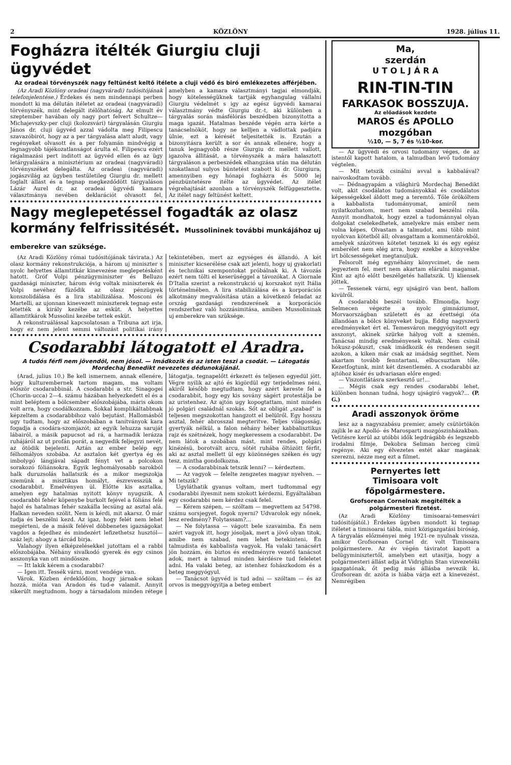2 KÖZLÖNY 1928. július 11.
Fogházra itélték Giurgiu cluji ügyvédet
Az oradeai törvényszék nagy feltünést keltő itélete a cluji védő és biró emlékezetes affér­jében.
(Az Aradi Közlöny oradeai (nagyváradi) tudósitójának telefonjelentése.) Érdekes és nem mindennapi perben mondott ki ma délután itéletet az oradeai (nagyváradi) törvényszék, mint delegált itélőhatóság. Az elmult év szeptember havában oly nagy port felvert Schultze—Michajevszky-per cluji (kolozsvári) tárgyalásán Giurgiu János dr. cluji ügyvéd azzal vádolta meg Filipescu szavazóbirót, hogy az a per tárgyalása alatt aludt, vagy regényeket olvasott és a per folyamán mindvégig a legnagyobb tájékozatlanságot árulta el. Filipescu ezért rágalmazási pert inditott az ügyvéd ellen és az ügy letárgyalására a minisztérium az oradeai (nagyváradi) törvényszéket delegálta. Az oradeai (nagyváradi) jogászvilág az ügyben testületileg Giurgiu dr. mellett foglalt állást és a tegnap megkezdődött tárgyaláson Lázár Aurel dr. az oradeai ügyvédi kamara választmánya nevében deklarációt olvasott fel, amelyben a kamara választmányi tagjai elmondják, hogy kötelességüknek tartják egyhangulag vállalni Giurgiu védelmét s igy az egész ügyvédi kamarai választmány védte Giurgiu dr.-t, aki különben a tárgyalás során másfélórás beszédben bizonyitotta a maga igazát. Hatalmas beszéde végén arra kérte a tanácselnököt, hogy ne kelljen a vádlottak padjára ülnie, ezt a kérését teljesitették is. Ezután a bizonyitásra került a sor és annak ellenére, hogy a tanuk legnagyobb része Giurgiu dr. mellett vallott, igazolva állitását, a törvényszék a mára halasztott tárgyaláson a perbeszédek elhangzása után ma délután szokatlanul sulyos büntetést szabott ki dr. Giurgiura, amennyiben egy hónapi fogházra és 5000 lej pénzbüntetésre itélte az ügyvédet. Az itélet végrehajtását azonban a törvényszék felfüggesztette. Az itélet nagy feltünést keltett.
Nagy meglepetéssel fogadták az olasz kormány felfrissitését. Mussolininek további munkájához uj emberekre van szüksége.
(Az Aradi Közlöny római tudósitójának távirata.) Az olasz kormány rekonstrukciója, a három uj miniszter s nyolc helyettes államtitkár kinevezése meglepetésként hatott. Gróf Volpi pénzügyminiszter és Belluzo gazdasági miniszter, három évig voltak miniszterek és Volpi nevéhez füződik az olasz pénzügyek konszolidálása és a lira stabilizálása. Mosconi és Martelli, az ujonnan kinevezett miniszterek tegnap este letették a király kezébe az esküt. A helyettes államtitkárok Mussolini kezébe tettek esküt.
A rekonstruálással kapcsolatosan a Tribuna azt irja, hogy ez nem jelent semmi változást politikai irány tekintetében, mert az egységes és állandó. A két miniszter kicserélése csak azt jelenti, hogy uj gyakorlati és technikai szempontokat próbálnak ki. A távozás ezért nem tölti el keserüséggel a távozókat. A Giornale D'Italia szerint a rekonstrukció uj korszakot nyit Itália történelmében. A lira stabilizálása és a korporációs alkotmány megvalósitása után a következő feladat az ország gazdasági rendszerének a korporációs rendszerhez való hozzásimitása, amiben Mussolininak uj emberekre van szüksége.
Csodarabbi látogatott el Aradra.
A tudós férfi nem jövendöl, nem jósol. — Imádkozik és az isten teszi a csodát. — Látogatás Mordechaj Benedikt nevezetes dédunokájánál.
(Arad, julius 10.) Be kell ismernem, annak ellenére, hogy kulturembernek tartom magam, ma voltam először csodarabbinál. A csodarabbi a str. Sinagogei (Chorin-ucca) 2—4. számu házában helyezkedett el és a mint beléptem a bölcsember előszobájába, máris okom volt arra, hogy csodálkozzam. Sokkal komplikáltabbnak képzeltem a csodarabbihoz való bejutást. Hallomásból ugy tudtam, hogy az előszobában a tanitványok kara fogadja a csodára-szomjazót; az egyik lehuzza saruját lábairól, a másik papucsot ad rá, a harmadik lerázza ruhájáról az ut profán porát, a negyedik feljegyzi nevét, az ötödik bejelenti. Aztán az ember belép egy félhomályos szobába. Az asztalon két gyertya ég és imbolygó lángjával sápadt fényt vet a polcokon sorakozó fóliánsokra. Egyik leghomályosabb sarokból halk duruzsolás hallatszik és a mikor megszokja szemünk a misztikus homályt, észrevesszük a csodarabbit. Emelvényen ül. Előtte kis asztalka, amelyen egy hatalmas nyitott könyv nyugszik. A csodarabbi fehér köpenybe burkolt fejével a fóliáns felé hajol és hatalmas fehér szakálla lecsüng az asztal alá. Halkan neveden szólit. Nem is kérdi, mit akarsz. Ő már tudja és beszélni kezd. Az igaz, hogy felét nem lehet megérteni, de a másik felével döbbenetes igazságokat vagdos a fejedhez és mindezért lefizethetsz husztól—száz lejt; ahogy a tárcád birja.
Valahogy ilyen elképzelésekkel jutottam el a rabbi előszobájába. Néhány sivalkodó gyerek és egy csinos asszonyka van ott mindössze.
— Itt lakik kérem a csodarabbi?
— Igen itt. Tessék várni, most vendége van.
Várok. Közben érdeklődöm, hogy járnak-e sokan hozzá, mióta van Aradon és tud-e valamit. Annyit sikerült megtudnom, hogy a társadalom minden rétege látogatja, tegnapelőtt érkezett és teljesen egyedül jött. Végre nyilik az ajtó és kigördül egy terjedelmes néni, akiről később megtudtam, hogy azért kereste fel a csodarabbit, hogy egy kis sovány ságért protestálja be az uristenhez. Az ajtón ugy kopogtattam, mint minden jó polgári családnál szokás. Sőt az obligát „szabad" is teljesen megszokottan hangzott el belülről. Egy hosszu asztal, fehér abrosszal megteritve. Teljes világosság, gyertyák nélkül, a falon néhány héber kabbalisztikus rajz és szétnézek, hogy megkeressem a csodarabbit. De nem látok a szobában mást, mint rendes, polgári kinézésü, borotvált arcu, sötét ruhába öltözött férfit, aki az asztal mellett ül egy közönséges széken és ugy tesz, mintha gondolkozna.
— A csodarabbinak tetszik lenni? — kérdeztem.
— Az vagyok — felelte zengzetes magyar nyelven. — Mi tetszik?
Ugyláthatik gyanus voltam, mert tudtommal egy csodarabbi ilyesmit nem szokott kérdezni. Egyáltalában egy csodarabbi nem kérdez csak felel.
— Kérem szépen, — szóltam — megvettem az 54798. számu sorsjegyet, fogok nyerni? Udvarolok egy nőnek, lesz eredmény? Folytassam?...
— Ne folytassa — vágott bele szavaimba. Én nem azért vagyok itt, hogy jósoljak, mert a jövő olyan titok, amibe nem szabad, nem lehet betekinteni. Én talmudista és kabbalista vagyok. Ha valaki tanácsért jön hozzám, én biztos és eredményre vezető tanácsot adok, mert a talmud minden kérdésre tud feleletet adni. Ha valaki beteg, az istenhez fohászkodom és a beteg meggyógyul.
— Tanácsot ügyvéd is tud adni — szóltam — és az orvos is meggyógyitja a beteg embert
Ma,
szerdán
U T O L J Á R A
RIN-TIN-TIN
FARKASOK BOSSZUJA.
Az előadások kezdete
MAROS és APOLLO mozgóban
½10, — 5, 7 és ½10-kor.
— Az ügyvédi és orvosi tudomány véges, de az istentől kapott hatalom, a talmudban levő tudomány végtelen.
— Mit tetszik csinálni avval a kabbalával? naivoskodtam tovább.
— Dédnagyapám a világhirü Mordechaj Benedikt volt, akit csodálatos tudományokkal és csodálatos képességekkel áldott meg a teremtő. Tőle örököltem a kabbalista tudományomat, amiről nem nyilatkozhatom, mert nem szabad beszélni róla. Annyit mondhatok, hogy ezzel a tudománnyal olyan dolgokat cselekedhetek, amelyekre más ember nem volna képes. Olvastam a talmudot, ami több mint nyolcvan kötetből áll; olvasgattam a kommentárokból, amelyek százötven kötetet tesznek ki és egy egész emberélet nem elég arra, hogy ezekbe a könyvekbe irt bölcsességeket megtanuljuk.
Felsorolt még egynéhány könyvcimet, de nem jegyeztem fel, mert nem akartam elárulni magamat. Kint az ajtó előtt beszélgetés hallatszik. Uj kliensek jöttek.
— Tessenek várni, egy ujságiró van bent, hallom kivülről.
A csodarabbi beszél tovább. Elmondja, hogy Selmecen végezte a nyolc gimnáziumot, Morvaországban született és az érettségi óta állandóan a bölcs könyveket bujja. Eddig nagyszerü eredményeket ért el. Temesváron meggyógyitott egy asszonyt, akinek szürke hályog volt a szemén. Tanácsai mindig eredményesek voltak. Nem csinál hókusz-pókuszt, csak imádkozik és rendesen segit azokon, a kiken már csak az imádság segithet. Nem akartam tovább fenntartani, elbucsuztam tőle. Kezetfogtunk, mint két dzsentlemén. A csodarabbi az ajtóhoz kisér és udvariasan előre enged:
— Viszontlátásra szerkesztő ur!...
... Mégis csak egy rendes csodarabbi lehet, különben honnan tudná, hogy ujságiró vagyok?... (P. G.)
Aradi asszonyok öröme
lesz az a nagyszabásu premier, amely csütörtökön zajlik le az Apolló- és Marosparti mozgószinházakban. Vetitésre kerül az utóbbi idők legdrágább és legszebb irodalmi filmje, Dekobra Seliman herceg cimü regénye. Aki egy élvezetes estét akar magának szerezni, nézze meg ezt a filmet.
Pernyertes lett
Timisoara volt főpolgármestere.
Grofsorean Cornelnak megitélték a polgármesteri fizetést.
(Az Aradi Közlöny timisoarai-temesvári tudósitójától.) Érdekes ügyben mondott ki tegnap itéletet a timisoarai tábla, mint közigazgatási biróság. A tárgyalás előzményei még 1921-re nyulnak vissza, amikor Grofsorean Cornel dr. volt Timisoara polgármestere. Az év végén táviratot kapott a belügyminisztertől, amelyben ezt utasitja, hogy a polgármesteri állást adja át Vidrighin Stan vizvezetéki igazgatónak, őt pedig más állásba nevezik ki. Grofsorean dr. azóta is hiába várja ezt a kinevezést. Nemrégiben